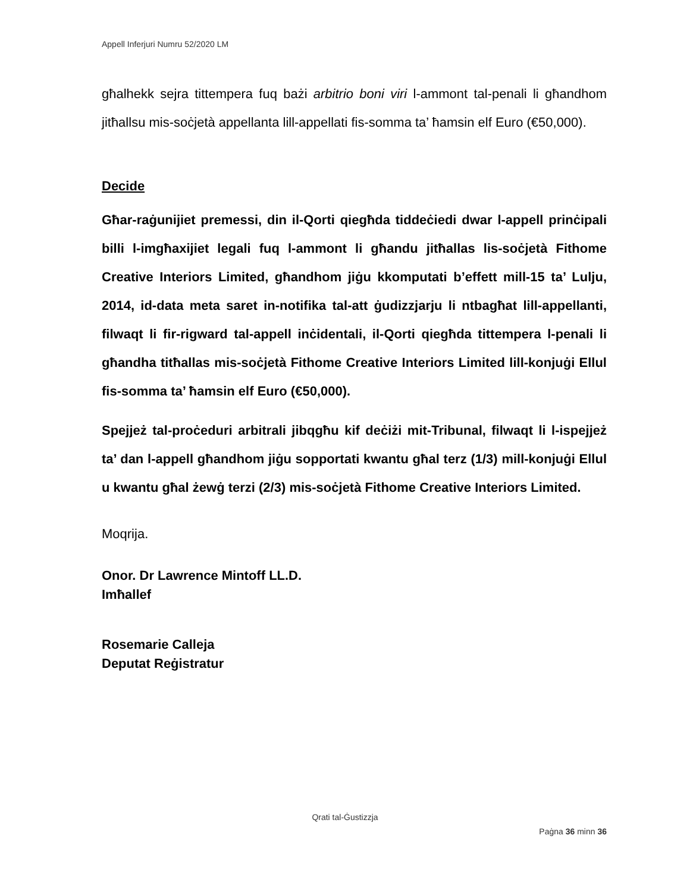Appell Inferjuri Numru 52/2020 LM
għalhekk sejra tittempera fuq bażi arbitrio boni viri l-ammont tal-penali li għandhom jitħallsu mis-soċjetà appellanta lill-appellati fis-somma ta’ ħamsin elf Euro (€50,000).
Decide
Għar-raġunijiet premessi, din il-Qorti qiegħda tiddeċiedi dwar l-appell prinċipali billi l-imgħaxijiet legali fuq l-ammont li għandu jitħallas lis-soċjetà Fithome Creative Interiors Limited, għandhom jiġu kkomputati b’effett mill-15 ta’ Lulju, 2014, id-data meta saret in-notifika tal-att ġudizzjarju li ntbagħat lill-appellanti, filwaqt li fir-rigward tal-appell inċidentali, il-Qorti qiegħda tittempera l-penali li għandha titħallas mis-soċjetà Fithome Creative Interiors Limited lill-konjuġi Ellul fis-somma ta’ ħamsin elf Euro (€50,000).
Spejjeż tal-proċeduri arbitrali jibqgħu kif deċiżi mit-Tribunal, filwaqt li l-ispejjeż ta’ dan l-appell għandhom jiġu sopportati kwantu għal terz (1/3) mill-konjuġi Ellul u kwantu għal żewġ terzi (2/3) mis-soċjetà Fithome Creative Interiors Limited.
Moqrija.
Onor. Dr Lawrence Mintoff LL.D.
Imħallef
Rosemarie Calleja
Deputat Reġistratur
Qrati tal-Ġustizzja
Paġna 36 minn 36